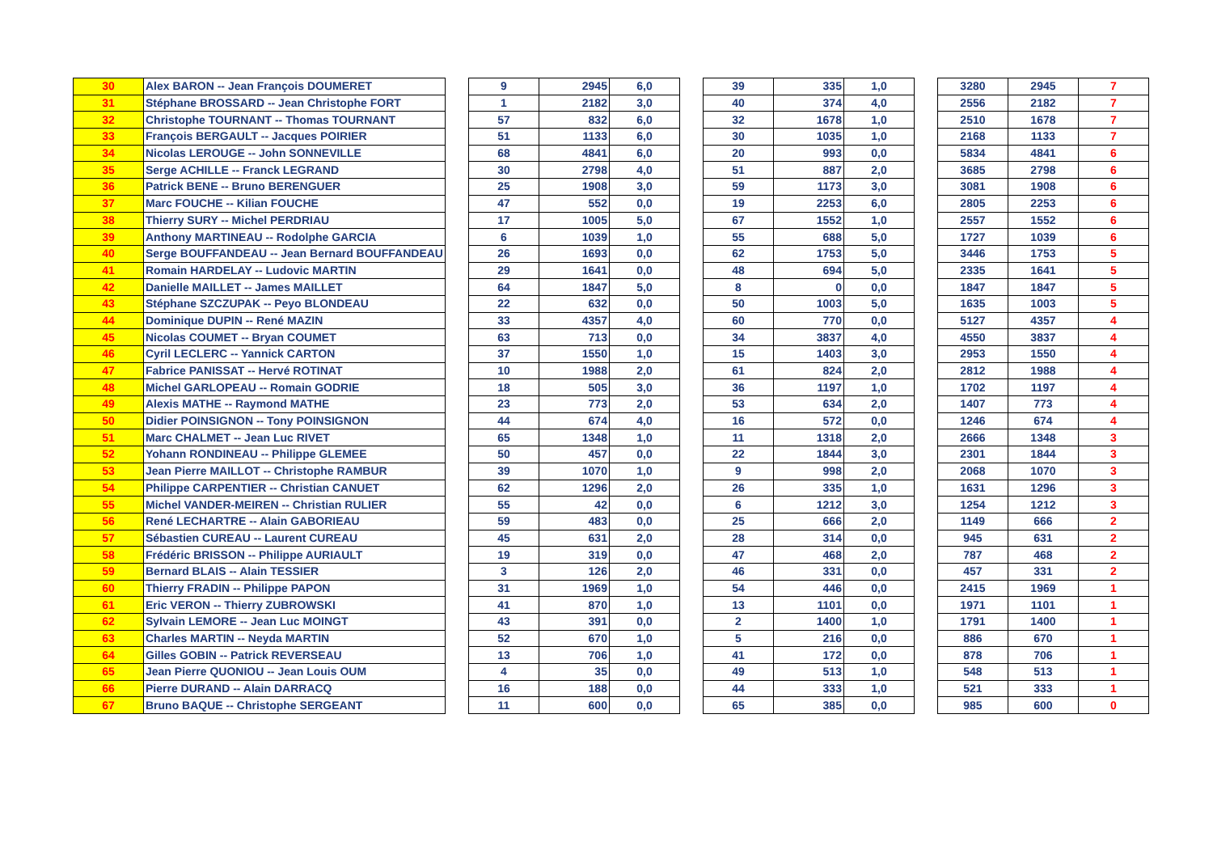| 30 | Alex BARON -- Jean François DOUMERET | | 9 | 2945 | 6,0 | | 39 | 335 | 1,0 | | 3280 | 2945 | 7 |
| 31 | Stéphane BROSSARD -- Jean Christophe FORT | | 1 | 2182 | 3,0 | | 40 | 374 | 4,0 | | 2556 | 2182 | 7 |
| 32 | Christophe TOURNANT -- Thomas TOURNANT | | 57 | 832 | 6,0 | | 32 | 1678 | 1,0 | | 2510 | 1678 | 7 |
| 33 | François BERGAULT -- Jacques POIRIER | | 51 | 1133 | 6,0 | | 30 | 1035 | 1,0 | | 2168 | 1133 | 7 |
| 34 | Nicolas LEROUGE -- John SONNEVILLE | | 68 | 4841 | 6,0 | | 20 | 993 | 0,0 | | 5834 | 4841 | 6 |
| 35 | Serge ACHILLE -- Franck LEGRAND | | 30 | 2798 | 4,0 | | 51 | 887 | 2,0 | | 3685 | 2798 | 6 |
| 36 | Patrick BENE -- Bruno BERENGUER | | 25 | 1908 | 3,0 | | 59 | 1173 | 3,0 | | 3081 | 1908 | 6 |
| 37 | Marc FOUCHE -- Kilian FOUCHE | | 47 | 552 | 0,0 | | 19 | 2253 | 6,0 | | 2805 | 2253 | 6 |
| 38 | Thierry SURY -- Michel PERDRIAU | | 17 | 1005 | 5,0 | | 67 | 1552 | 1,0 | | 2557 | 1552 | 6 |
| 39 | Anthony MARTINEAU -- Rodolphe GARCIA | | 6 | 1039 | 1,0 | | 55 | 688 | 5,0 | | 1727 | 1039 | 6 |
| 40 | Serge BOUFFANDEAU -- Jean Bernard BOUFFANDEAU | | 26 | 1693 | 0,0 | | 62 | 1753 | 5,0 | | 3446 | 1753 | 5 |
| 41 | Romain HARDELAY -- Ludovic MARTIN | | 29 | 1641 | 0,0 | | 48 | 694 | 5,0 | | 2335 | 1641 | 5 |
| 42 | Danielle MAILLET -- James MAILLET | | 64 | 1847 | 5,0 | | 8 | 0 | 0,0 | | 1847 | 1847 | 5 |
| 43 | Stéphane SZCZUPAK -- Peyo BLONDEAU | | 22 | 632 | 0,0 | | 50 | 1003 | 5,0 | | 1635 | 1003 | 5 |
| 44 | Dominique DUPIN -- René MAZIN | | 33 | 4357 | 4,0 | | 60 | 770 | 0,0 | | 5127 | 4357 | 4 |
| 45 | Nicolas COUMET -- Bryan COUMET | | 63 | 713 | 0,0 | | 34 | 3837 | 4,0 | | 4550 | 3837 | 4 |
| 46 | Cyril LECLERC -- Yannick CARTON | | 37 | 1550 | 1,0 | | 15 | 1403 | 3,0 | | 2953 | 1550 | 4 |
| 47 | Fabrice PANISSAT -- Hervé ROTINAT | | 10 | 1988 | 2,0 | | 61 | 824 | 2,0 | | 2812 | 1988 | 4 |
| 48 | Michel GARLOPEAU -- Romain GODRIE | | 18 | 505 | 3,0 | | 36 | 1197 | 1,0 | | 1702 | 1197 | 4 |
| 49 | Alexis MATHE -- Raymond MATHE | | 23 | 773 | 2,0 | | 53 | 634 | 2,0 | | 1407 | 773 | 4 |
| 50 | Didier POINSIGNON -- Tony POINSIGNON | | 44 | 674 | 4,0 | | 16 | 572 | 0,0 | | 1246 | 674 | 4 |
| 51 | Marc CHALMET -- Jean Luc RIVET | | 65 | 1348 | 1,0 | | 11 | 1318 | 2,0 | | 2666 | 1348 | 3 |
| 52 | Yohann RONDINEAU -- Philippe GLEMEE | | 50 | 457 | 0,0 | | 22 | 1844 | 3,0 | | 2301 | 1844 | 3 |
| 53 | Jean Pierre MAILLOT -- Christophe RAMBUR | | 39 | 1070 | 1,0 | | 9 | 998 | 2,0 | | 2068 | 1070 | 3 |
| 54 | Philippe CARPENTIER -- Christian CANUET | | 62 | 1296 | 2,0 | | 26 | 335 | 1,0 | | 1631 | 1296 | 3 |
| 55 | Michel VANDER-MEIREN -- Christian RULIER | | 55 | 42 | 0,0 | | 6 | 1212 | 3,0 | | 1254 | 1212 | 3 |
| 56 | René LECHARTRE -- Alain GABORIEAU | | 59 | 483 | 0,0 | | 25 | 666 | 2,0 | | 1149 | 666 | 2 |
| 57 | Sébastien CUREAU -- Laurent CUREAU | | 45 | 631 | 2,0 | | 28 | 314 | 0,0 | | 945 | 631 | 2 |
| 58 | Frédéric BRISSON -- Philippe AURIAULT | | 19 | 319 | 0,0 | | 47 | 468 | 2,0 | | 787 | 468 | 2 |
| 59 | Bernard BLAIS -- Alain TESSIER | | 3 | 126 | 2,0 | | 46 | 331 | 0,0 | | 457 | 331 | 2 |
| 60 | Thierry FRADIN -- Philippe PAPON | | 31 | 1969 | 1,0 | | 54 | 446 | 0,0 | | 2415 | 1969 | 1 |
| 61 | Eric VERON -- Thierry ZUBROWSKI | | 41 | 870 | 1,0 | | 13 | 1101 | 0,0 | | 1971 | 1101 | 1 |
| 62 | Sylvain LEMORE -- Jean Luc MOINGT | | 43 | 391 | 0,0 | | 2 | 1400 | 1,0 | | 1791 | 1400 | 1 |
| 63 | Charles MARTIN -- Neyda MARTIN | | 52 | 670 | 1,0 | | 5 | 216 | 0,0 | | 886 | 670 | 1 |
| 64 | Gilles GOBIN -- Patrick REVERSEAU | | 13 | 706 | 1,0 | | 41 | 172 | 0,0 | | 878 | 706 | 1 |
| 65 | Jean Pierre QUONIOU -- Jean Louis OUM | | 4 | 35 | 0,0 | | 49 | 513 | 1,0 | | 548 | 513 | 1 |
| 66 | Pierre DURAND -- Alain DARRACQ | | 16 | 188 | 0,0 | | 44 | 333 | 1,0 | | 521 | 333 | 1 |
| 67 | Bruno BAQUE -- Christophe SERGEANT | | 11 | 600 | 0,0 | | 65 | 385 | 0,0 | | 985 | 600 | 0 |